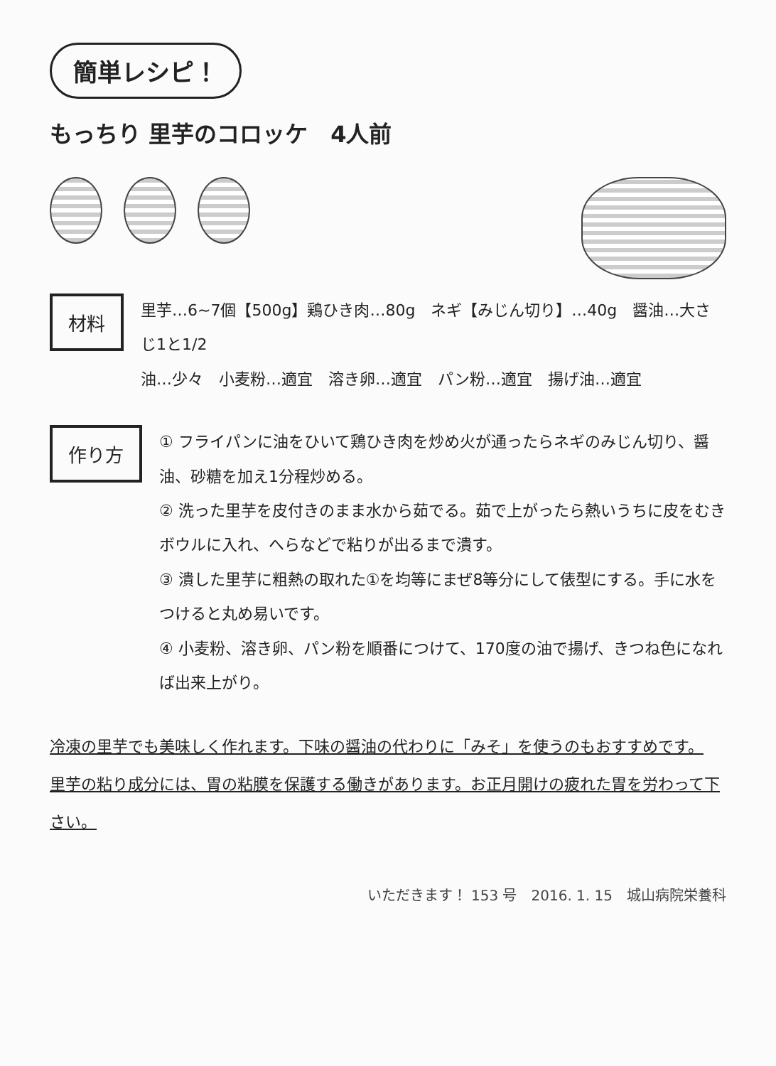簡単レシピ！
もっちり 里芋のコロッケ　4人前
材料
里芋…6~7個【500g】鶏ひき肉…80g　ネギ【みじん切り】…40g　醤油…大さじ1と1/2
油…少々　小麦粉…適宜　溶き卵…適宜　パン粉…適宜　揚げ油…適宜
作り方
① フライパンに油をひいて鶏ひき肉を炒め火が通ったらネギのみじん切り、醤油、砂糖を加え1分程炒める。
② 洗った里芋を皮付きのまま水から茹でる。茹で上がったら熱いうちに皮をむきボウルに入れ、へらなどで粘りが出るまで潰す。
③ 潰した里芋に粗熱の取れた①を均等にまぜ8等分にして俵型にする。手に水をつけると丸め易いです。
④ 小麦粉、溶き卵、パン粉を順番につけて、170度の油で揚げ、きつね色になれば出来上がり。
冷凍の里芋でも美味しく作れます。下味の醤油の代わりに「みそ」を使うのもおすすめです。
里芋の粘り成分には、胃の粘膜を保護する働きがあります。お正月開けの疲れた胃を労わって下さい。
いただきます！ 153 号　2016. 1. 15　城山病院栄養科